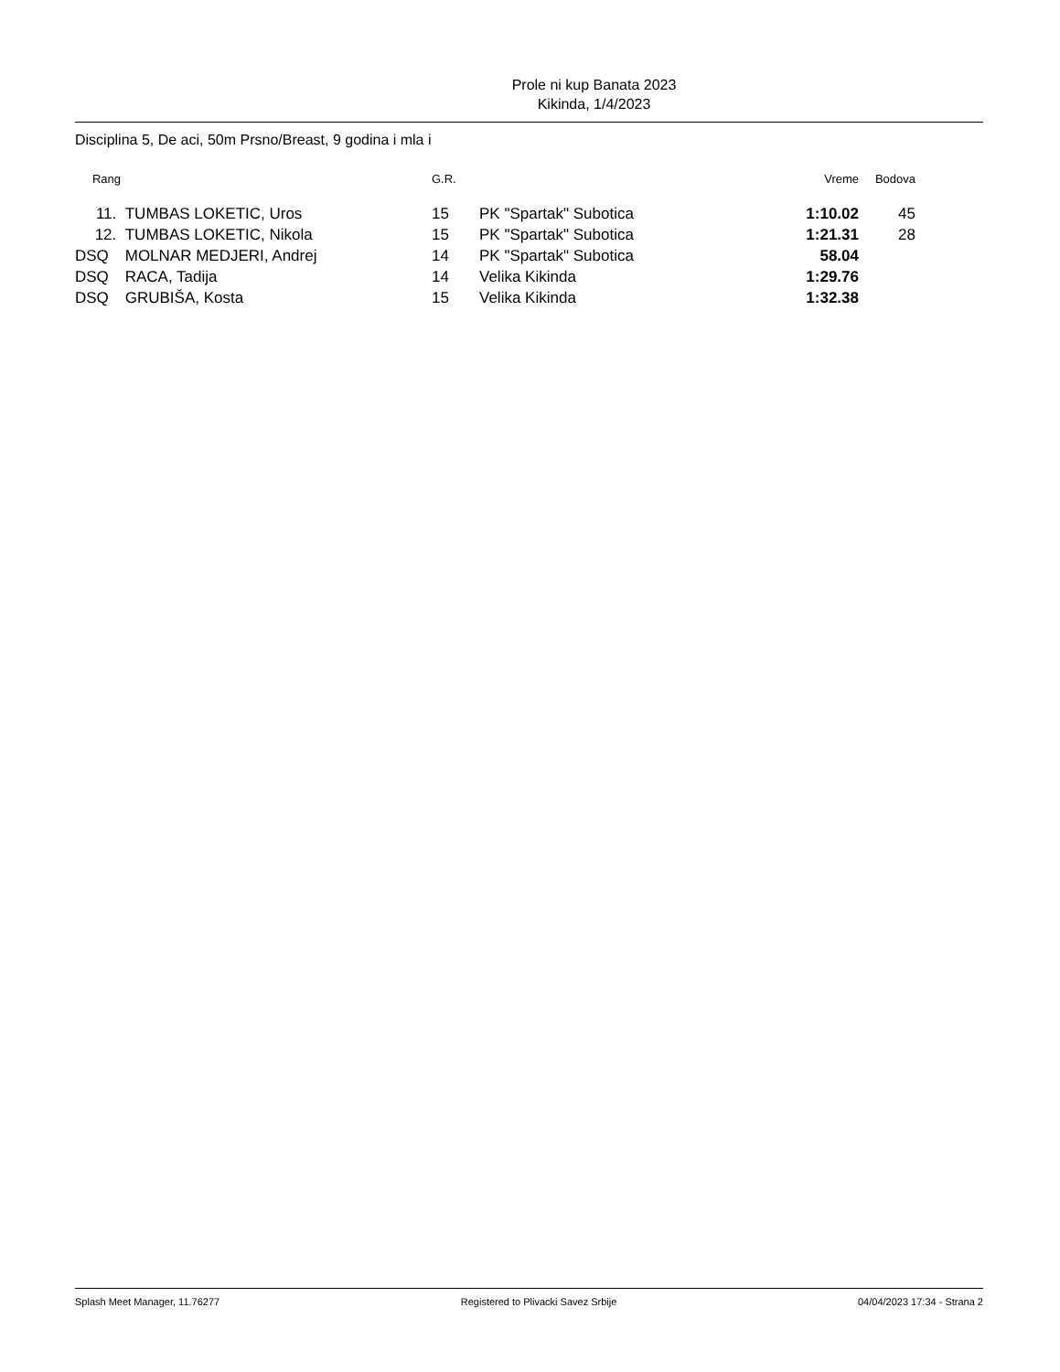Prole ni kup Banata 2023
Kikinda, 1/4/2023
Disciplina 5, De aci, 50m Prsno/Breast, 9 godina i mla i
| Rang | | G.R. | | Vreme | Bodova |
| --- | --- | --- | --- | --- | --- |
| 11. | TUMBAS LOKETIC, Uros | 15 | PK "Spartak" Subotica | 1:10.02 | 45 |
| 12. | TUMBAS LOKETIC, Nikola | 15 | PK "Spartak" Subotica | 1:21.31 | 28 |
| DSQ | MOLNAR MEDJERI, Andrej | 14 | PK "Spartak" Subotica | 58.04 | |
| DSQ | RACA, Tadija | 14 | Velika Kikinda | 1:29.76 | |
| DSQ | GRUBIŠA, Kosta | 15 | Velika Kikinda | 1:32.38 | |
Splash Meet Manager, 11.76277 Registered to Plivacki Savez Srbije 04/04/2023 17:34 - Strana 2